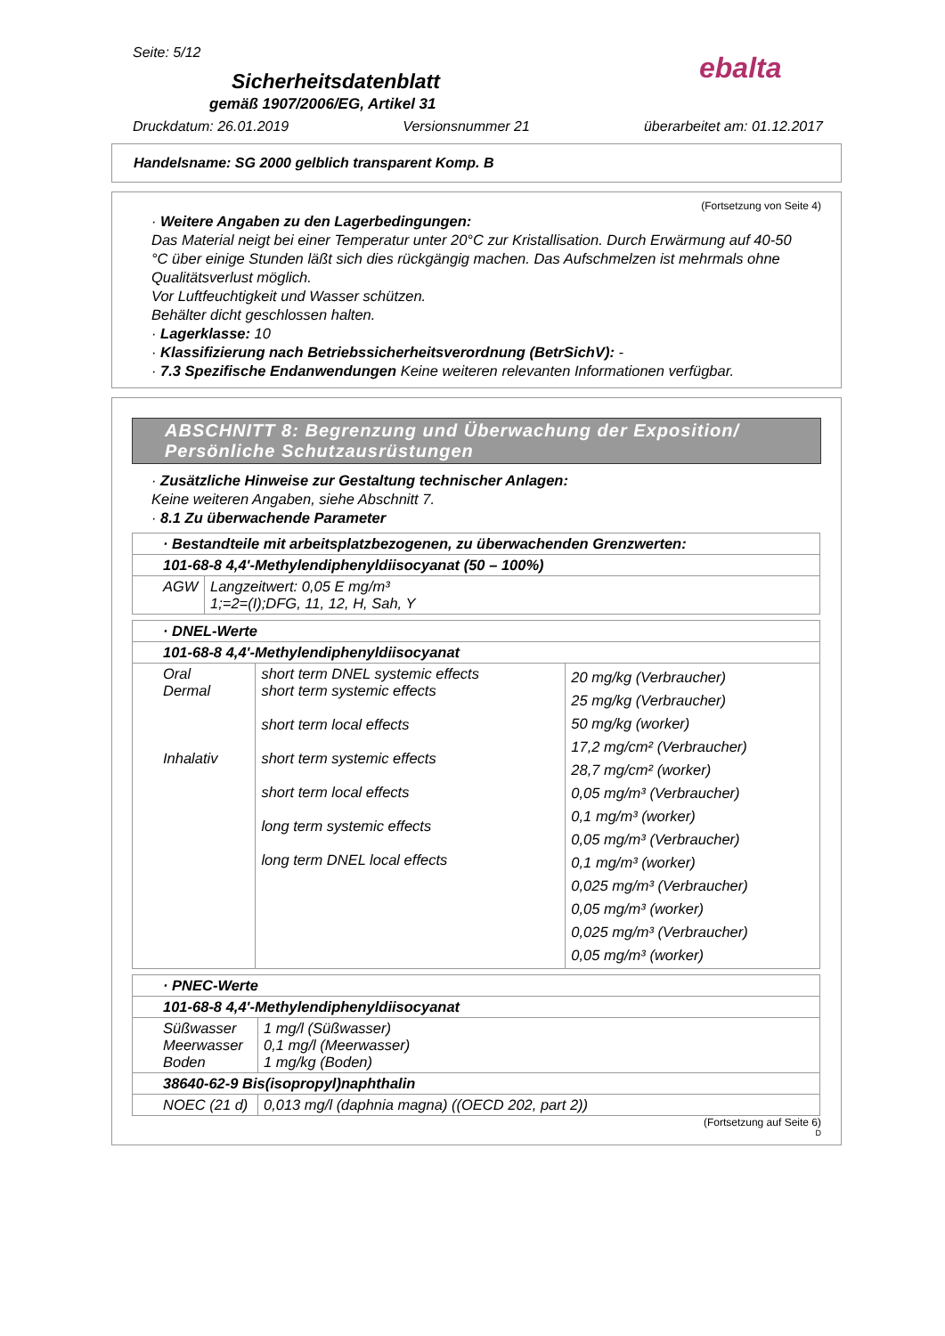Seite: 5/12
ebalta
Sicherheitsdatenblatt
gemäß 1907/2006/EG, Artikel 31
Druckdatum: 26.01.2019 Versionsnummer 21 überarbeitet am: 01.12.2017
Handelsname: SG 2000 gelblich transparent Komp. B
(Fortsetzung von Seite 4)
· Weitere Angaben zu den Lagerbedingungen:
Das Material neigt bei einer Temperatur unter 20°C zur Kristallisation. Durch Erwärmung auf 40-50 °C über einige Stunden läßt sich dies rückgängig machen. Das Aufschmelzen ist mehrmals ohne Qualitätsverlust möglich.
Vor Luftfeuchtigkeit und Wasser schützen.
Behälter dicht geschlossen halten.
· Lagerklasse: 10
· Klassifizierung nach Betriebssicherheitsverordnung (BetrSichV): -
· 7.3 Spezifische Endanwendungen Keine weiteren relevanten Informationen verfügbar.
ABSCHNITT 8: Begrenzung und Überwachung der Exposition/
Persönliche Schutzausrüstungen
· Zusätzliche Hinweise zur Gestaltung technischer Anlagen:
Keine weiteren Angaben, siehe Abschnitt 7.
· 8.1 Zu überwachende Parameter
| · Bestandteile mit arbeitsplatzbezogenen, zu überwachenden Grenzwerten: | |
| 101-68-8 4,4'-Methylendiphenyldiisocyanat (50 – 100%) | |
| AGW | Langzeitwert: 0,05 E mg/m³ 1;=2=(I);DFG, 11, 12, H, Sah, Y |
| · DNEL-Werte | | |
| 101-68-8 4,4'-Methylendiphenyldiisocyanat | | |
| Oral Dermal Inhalativ | short term DNEL systemic effects short term systemic effects short term local effects short term systemic effects short term local effects long term systemic effects long term DNEL local effects | 20 mg/kg (Verbraucher) 25 mg/kg (Verbraucher) 50 mg/kg (worker) 17,2 mg/cm² (Verbraucher) 28,7 mg/cm² (worker) 0,05 mg/m³ (Verbraucher) 0,1 mg/m³ (worker) 0,05 mg/m³ (Verbraucher) 0,1 mg/m³ (worker) 0,025 mg/m³ (Verbraucher) 0,05 mg/m³ (worker) 0,025 mg/m³ (Verbraucher) 0,05 mg/m³ (worker) |
| · PNEC-Werte | |
| 101-68-8 4,4'-Methylendiphenyldiisocyanat | |
| Süßwasser Meerwasser Boden | 1 mg/l (Süßwasser) 0,1 mg/l (Meerwasser) 1 mg/kg (Boden) |
| 38640-62-9 Bis(isopropyl)naphthalin | |
| NOEC (21 d) | 0,013 mg/l (daphnia magna) ((OECD 202, part 2)) |
(Fortsetzung auf Seite 6)
D